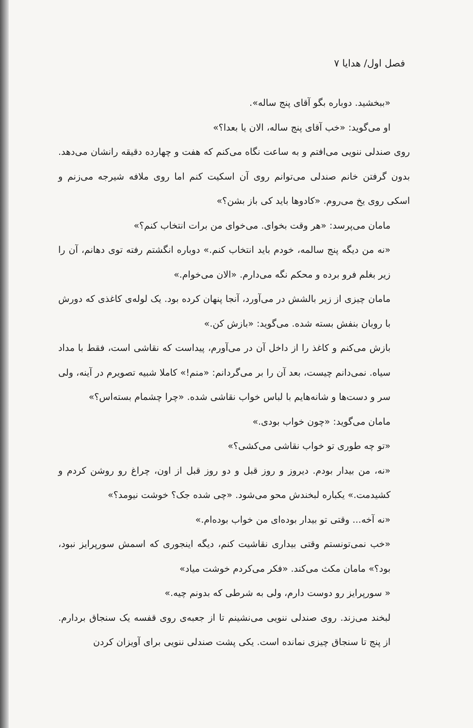فصل اول/ هدایا ۷
«ببخشید. دوباره بگو آقای پنج ساله».
او می‌گوید: «خب آقای پنج ساله، الان یا بعدا؟»
روی صندلی ننویی می‌افتم و به ساعت نگاه می‌کنم که هفت و چهارده دقیقه رانشان می‌دهد. بدون گرفتن خانم صندلی می‌توانم روی آن اسکیت کنم اما روی ملافه شیرجه می‌زنم و اسکی روی یخ می‌روم. «کادوها باید کی باز بشن؟»
مامان می‌پرسد: «هر وقت بخوای. می‌خوای من برات انتخاب کنم؟»
«نه من دیگه پنج سالمه، خودم باید انتخاب کنم.» دوباره انگشتم رفته توی دهانم، آن را زیر بغلم فرو برده و محکم نگه می‌دارم. «الان می‌خوام.»
مامان چیزی از زیر بالشش در می‌آورد، آنجا پنهان کرده بود. یک لوله‌ی کاغذی که دورش با روبان بنفش بسته شده. می‌گوید: «بازش کن.»
بازش می‌کنم و کاغذ را از داخل آن در می‌آورم، پیداست که نقاشی است، فقط با مداد سیاه. نمی‌دانم چیست، بعد آن را بر می‌گردانم: «منم!» کاملا شبیه تصویرم در آینه، ولی سر و دست‌ها و شانه‌هایم با لباس خواب نقاشی شده. «چرا چشمام بسته‌اس؟»
مامان می‌گوید: «چون خواب بودی.»
«تو چه طوری تو خواب نقاشی می‌کشی؟»
«نه، من بیدار بودم. دیروز و روز قبل و دو روز قبل از اون، چراغ رو روشن کردم و کشیدمت.» یکباره لبخندش محو می‌شود. «چی شده جک؟ خوشت نیومد؟»
«نه آخه... وقتی تو بیدار بوده‌ای من خواب بوده‌ام.»
«خب نمی‌تونستم وقتی بیداری نقاشیت کنم، دیگه اینجوری که اسمش سورپرایز نبود، بود؟» مامان مکث می‌کند. «فکر می‌کردم خوشت میاد»
« سورپرایز رو دوست دارم، ولی به شرطی که بدونم چیه.»
لبخند می‌زند. روی صندلی ننویی می‌نشینم تا از جعبه‌ی روی قفسه یک سنجاق بردارم. از پنج تا سنجاق چیزی نمانده است. یکی پشت صندلی ننویی برای آویزان کردن